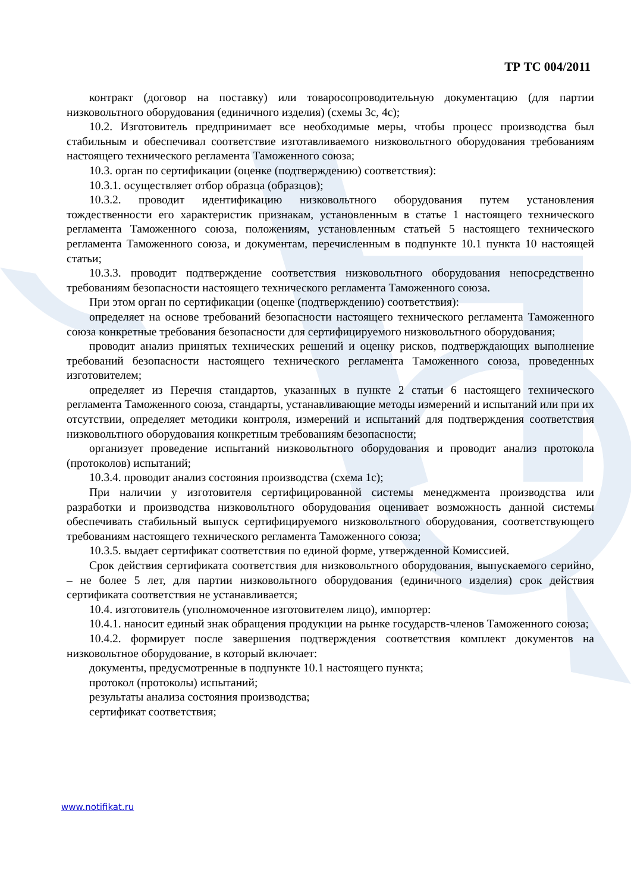ТР ТС 004/2011
контракт (договор на поставку) или товаросопроводительную документацию (для партии низковольтного оборудования (единичного изделия) (схемы 3с, 4с);
10.2. Изготовитель предпринимает все необходимые меры, чтобы процесс производства был стабильным и обеспечивал соответствие изготавливаемого низковольтного оборудования требованиям настоящего технического регламента Таможенного союза;
10.3. орган по сертификации (оценке (подтверждению) соответствия):
10.3.1. осуществляет отбор образца (образцов);
10.3.2. проводит идентификацию низковольтного оборудования путем установления тождественности его характеристик признакам, установленным в статье 1 настоящего технического регламента Таможенного союза, положениям, установленным статьей 5 настоящего технического регламента Таможенного союза, и документам, перечисленным в подпункте 10.1 пункта 10 настоящей статьи;
10.3.3. проводит подтверждение соответствия низковольтного оборудования непосредственно требованиям безопасности настоящего технического регламента Таможенного союза.
При этом орган по сертификации (оценке (подтверждению) соответствия):
определяет на основе требований безопасности настоящего технического регламента Таможенного союза конкретные требования безопасности для сертифицируемого низковольтного оборудования;
проводит анализ принятых технических решений и оценку рисков, подтверждающих выполнение требований безопасности настоящего технического регламента Таможенного союза, проведенных изготовителем;
определяет из Перечня стандартов, указанных в пункте 2 статьи 6 настоящего технического регламента Таможенного союза, стандарты, устанавливающие методы измерений и испытаний или при их отсутствии, определяет методики контроля, измерений и испытаний для подтверждения соответствия низковольтного оборудования конкретным требованиям безопасности;
организует проведение испытаний низковольтного оборудования и проводит анализ протокола (протоколов) испытаний;
10.3.4. проводит анализ состояния производства (схема 1с);
При наличии у изготовителя сертифицированной системы менеджмента производства или разработки и производства низковольтного оборудования оценивает возможность данной системы обеспечивать стабильный выпуск сертифицируемого низковольтного оборудования, соответствующего требованиям настоящего технического регламента Таможенного союза;
10.3.5. выдает сертификат соответствия по единой форме, утвержденной Комиссией.
Срок действия сертификата соответствия для низковольтного оборудования, выпускаемого серийно, – не более 5 лет, для партии низковольтного оборудования (единичного изделия) срок действия сертификата соответствия не устанавливается;
10.4. изготовитель (уполномоченное изготовителем лицо), импортер:
10.4.1. наносит единый знак обращения продукции на рынке государств-членов Таможенного союза;
10.4.2. формирует после завершения подтверждения соответствия комплект документов на низковольтное оборудование, в который включает:
документы, предусмотренные в подпункте 10.1 настоящего пункта;
протокол (протоколы) испытаний;
результаты анализа состояния производства;
сертификат соответствия;
www.notifikat.ru